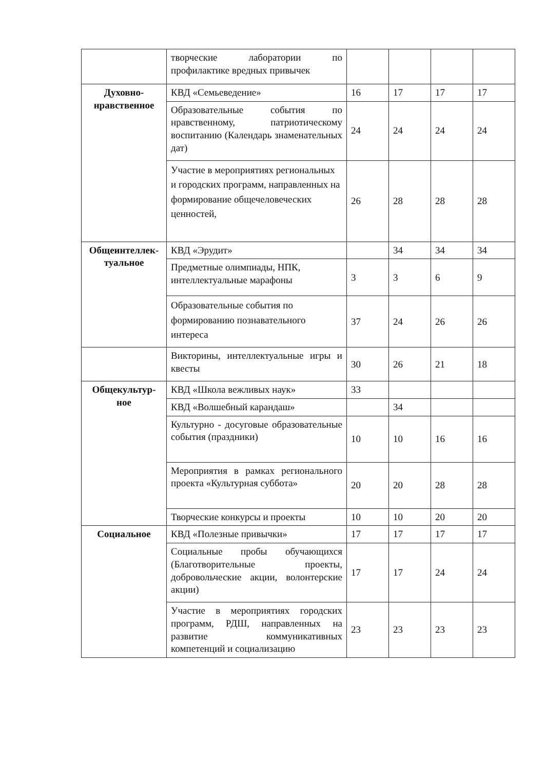| | творческие лаборатории по профилактике вредных привычек | | | | |
| Духовно-нравственное | КВД «Семьеведение» | 16 | 17 | 17 | 17 |
| | Образовательные события по нравственному, патриотическому воспитанию (Календарь знаменательных дат) | 24 | 24 | 24 | 24 |
| | Участие в мероприятиях региональных и городских программ, направленных на формирование общечеловеческих ценностей, | 26 | 28 | 28 | 28 |
| Общеинтеллек-туальное | КВД «Эрудит» | | 34 | 34 | 34 |
| | Предметные олимпиады, НПК, интеллектуальные марафоны | 3 | 3 | 6 | 9 |
| | Образовательные события по формированию познавательного интереса | 37 | 24 | 26 | 26 |
| | Викторины, интеллектуальные игры и квесты | 30 | 26 | 21 | 18 |
| Общекультур-ное | КВД «Школа вежливых наук» | 33 | | | |
| | КВД «Волшебный карандаш» | | 34 | | |
| | Культурно - досуговые образовательные события (праздники) | 10 | 10 | 16 | 16 |
| | Мероприятия в рамках регионального проекта «Культурная суббота» | 20 | 20 | 28 | 28 |
| | Творческие конкурсы и проекты | 10 | 10 | 20 | 20 |
| Социальное | КВД «Полезные привычки» | 17 | 17 | 17 | 17 |
| | Социальные пробы обучающихся (Благотворительные проекты, добровольческие акции, волонтерские акции) | 17 | 17 | 24 | 24 |
| | Участие в мероприятиях городских программ, РДШ, направленных на развитие коммуникативных компетенций и социализацию | 23 | 23 | 23 | 23 |